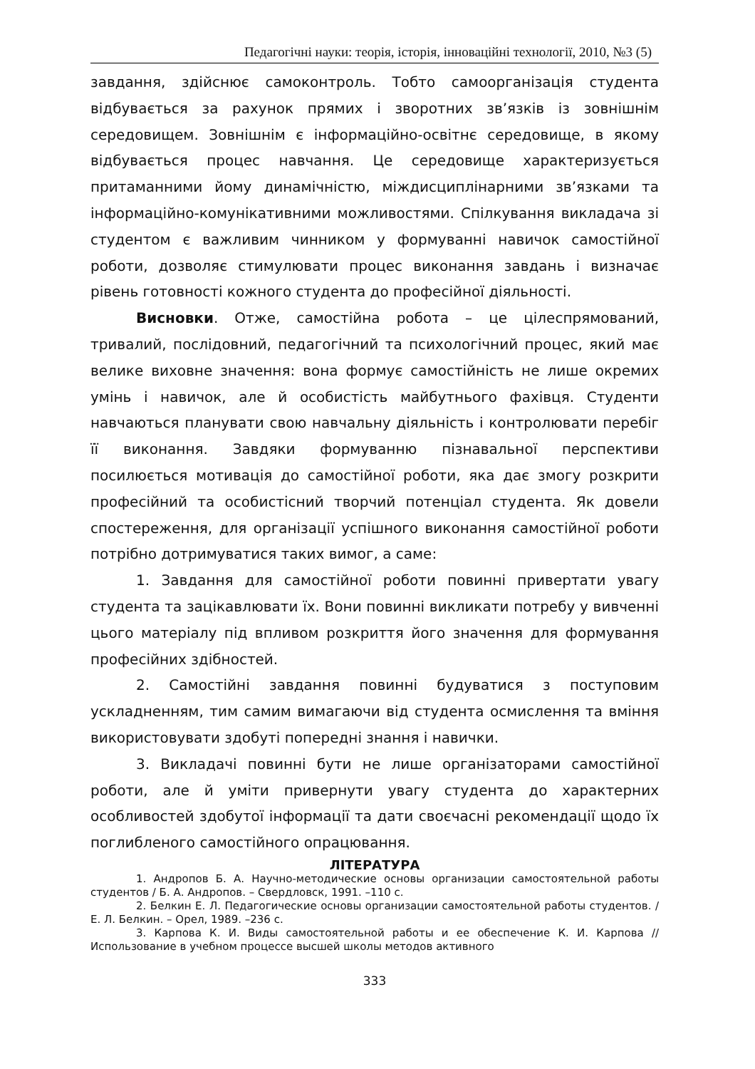Педагогічні науки: теорія, історія, інноваційні технології, 2010, №3 (5)
завдання, здійснює самоконтроль. Тобто самоорганізація студента відбувається за рахунок прямих і зворотних зв’язків із зовнішнім середовищем. Зовнішнім є інформаційно-освітнє середовище, в якому відбувається процес навчання. Це середовище характеризується притаманними йому динамічністю, міждисциплінарними зв’язками та інформаційно-комунікативними можливостями. Спілкування викладача зі студентом є важливим чинником у формуванні навичок самостійної роботи, дозволяє стимулювати процес виконання завдань і визначає рівень готовності кожного студента до професійної діяльності.
Висновки. Отже, самостійна робота – це цілеспрямований, тривалий, послідовний, педагогічний та психологічний процес, який має велике виховне значення: вона формує самостійність не лише окремих умінь і навичок, але й особистість майбутнього фахівця. Студенти навчаються планувати свою навчальну діяльність і контролювати перебіг її виконання. Завдяки формуванню пізнавальної перспективи посилюється мотивація до самостійної роботи, яка дає змогу розкрити професійний та особистісний творчий потенціал студента. Як довели спостереження, для організації успішного виконання самостійної роботи потрібно дотримуватися таких вимог, а саме:
1. Завдання для самостійної роботи повинні привертати увагу студента та зацікавлювати їх. Вони повинні викликати потребу у вивченні цього матеріалу під впливом розкриття його значення для формування професійних здібностей.
2. Самостійні завдання повинні будуватися з поступовим ускладненням, тим самим вимагаючи від студента осмислення та вміння використовувати здобуті попередні знання і навички.
3. Викладачі повинні бути не лише організаторами самостійної роботи, але й уміти привернути увагу студента до характерних особливостей здобутої інформації та дати своєчасні рекомендації щодо їх поглибленого самостійного опрацювання.
ЛІТЕРАТУРА
1. Андропов Б. А. Научно-методические основы организации самостоятельной работы студентов / Б. А. Андропов. – Свердловск, 1991. –110 с.
2. Белкин Е. Л. Педагогические основы организации самостоятельной работы студентов. / Е. Л. Белкин. – Орел, 1989. –236 с.
3. Карпова К. И. Виды самостоятельной работы и ее обеспечение К. И. Карпова // Использование в учебном процессе высшей школы методов активного
333